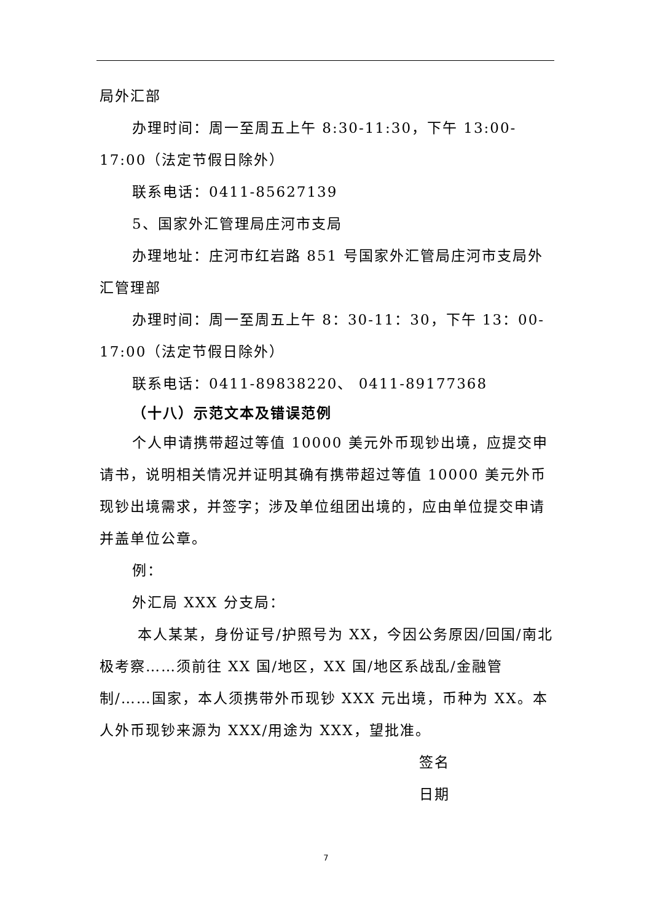局外汇部
办理时间：周一至周五上午 8:30-11:30，下午 13:00-17:00（法定节假日除外）
联系电话：0411-85627139
5、国家外汇管理局庄河市支局
办理地址：庄河市红岩路 851 号国家外汇管局庄河市支局外汇管理部
办理时间：周一至周五上午 8：30-11：30，下午 13：00-17:00（法定节假日除外）
联系电话：0411-89838220、 0411-89177368
（十八）示范文本及错误范例
个人申请携带超过等值 10000 美元外币现钞出境，应提交申请书，说明相关情况并证明其确有携带超过等值 10000 美元外币现钞出境需求，并签字；涉及单位组团出境的，应由单位提交申请并盖单位公章。
例：
外汇局 XXX 分支局：
本人某某，身份证号/护照号为 XX，今因公务原因/回国/南北极考察……须前往 XX 国/地区，XX 国/地区系战乱/金融管制/……国家，本人须携带外币现钞 XXX 元出境，币种为 XX。本人外币现钞来源为 XXX/用途为 XXX，望批准。
签名
日期
7